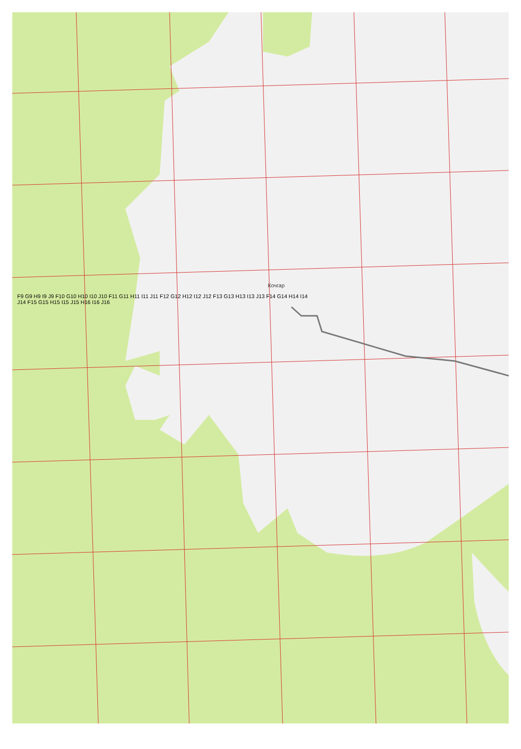Кочгар
F9 G9 H9 I9 J9 F10 G10 H10 I10 J10 F11 G11 H11 I11 J11 F12 G12 H12 I12 J12 F13 G13 H13 I13 J13 F14 G14 H14 I14 J14 F15 G15 H15 I15 J15 H16 I16 J16